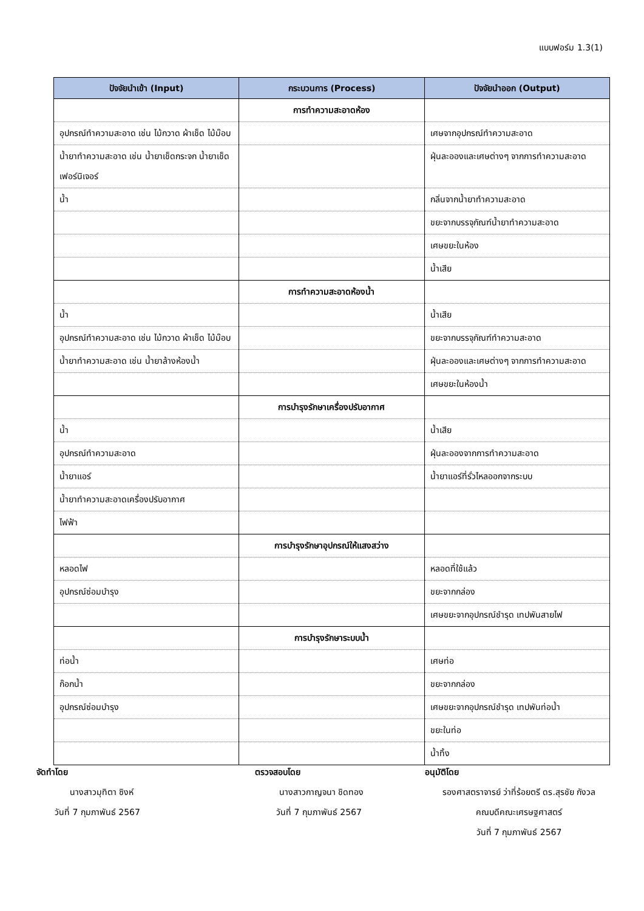แบบฟอร์ม 1.3(1)
| ปัจจัยนำเข้า (Input) | กระบวนการ (Process) | ปัจจัยนำออก (Output) |
| --- | --- | --- |
| | การทำความสะอาดห้อง | |
| อุปกรณ์ทำความสะอาด เช่น ไม้กวาด ผ้าเช็ด ไม้ม๊อบ | | เศษจากอุปกรณ์ทำความสะอาด |
| น้ำยาทำความสะอาด เช่น น้ำยาเช็ดกระจก น้ำยาเช็ดเฟอร์นิเจอร์ | | ฝุ่นละอองและเศษต่างๆ จากการทำความสะอาด |
| น้ำ | | กลิ่นจากน้ำยาทำความสะอาด |
| | | ขยะจากบรรจุภัณฑ์น้ำยาทำความสะอาด |
| | | เศษขยะในห้อง |
| | | น้ำเสีย |
| | การทำความสะอาดห้องน้ำ | |
| น้ำ | | น้ำเสีย |
| อุปกรณ์ทำความสะอาด เช่น ไม้กวาด ผ้าเช็ด ไม้ม๊อบ | | ขยะจากบรรจุภัณฑ์ทำความสะอาด |
| น้ำยาทำความสะอาด เช่น น้ำยาล้างห้องน้ำ | | ฝุ่นละอองและเศษต่างๆ จากการทำความสะอาด |
| | | เศษขยะในห้องน้ำ |
| | การบำรุงรักษาเครื่องปรับอากาศ | |
| น้ำ | | น้ำเสีย |
| อุปกรณ์ทำความสะอาด | | ฝุ่นละอองจากการทำความสะอาด |
| น้ำยาแอร์ | | น้ำยาแอร์ที่รั่วไหลออกจากระบบ |
| น้ำยาทำความสะอาดเครื่องปรับอากาศ | | |
| ไฟฟ้า | | |
| | การบำรุงรักษาอุปกรณ์ให้แสงสว่าง | |
| หลอดไฟ | | หลอดที่ใช้แล้ว |
| อุปกรณ์ซ่อมบำรุง | | ขยะจากกล่อง |
| | | เศษขยะจากอุปกรณ์ชำรุด เทปพันสายไฟ |
| | การบำรุงรักษาระบบน้ำ | |
| ท่อน้ำ | | เศษท่อ |
| ก๊อกน้ำ | | ขยะจากกล่อง |
| อุปกรณ์ซ่อมบำรุง | | เศษขยะจากอุปกรณ์ชำรุด เทปพันท่อน้ำ |
| | | ขยะในท่อ |
| | | น้ำทิ้ง |
จัดทำโดย
นางสาวมุทิตา ซิงห์
วันที่ 7 กุมภาพันธ์ 2567
ตรวจสอบโดย
นางสาวกาญจนา ชิดทอง
วันที่ 7 กุมภาพันธ์ 2567
อนุมัติโดย
รองศาสตราจารย์ ว่าที่ร้อยตรี ดร.สุรชัย กังวล
คณบดีคณะเศรษฐศาสตร์
วันที่ 7 กุมภาพันธ์ 2567